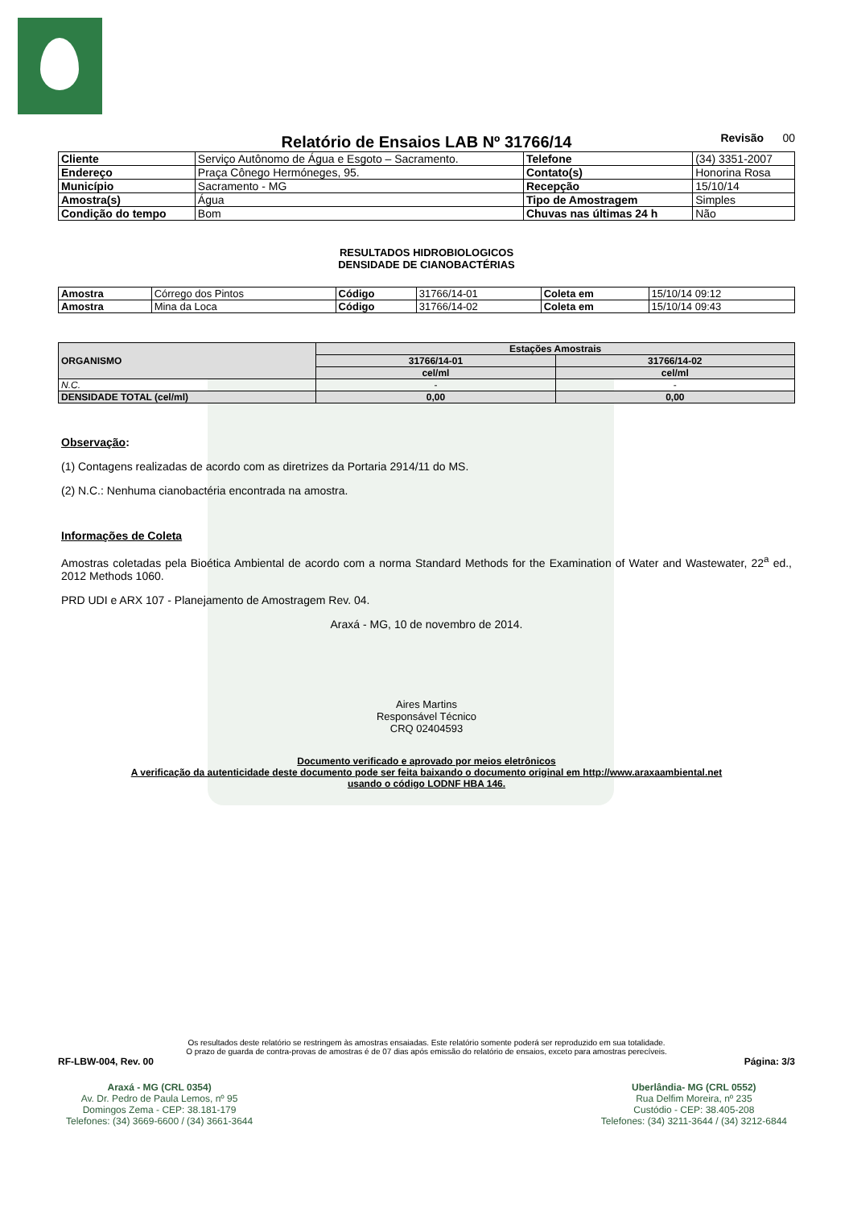Relatório de Ensaios LAB Nº 31766/14
Revisão 00
| Cliente | Serviço Autônomo de Água e Esgoto – Sacramento. | Telefone | (34) 3351-2007 |
| Endereço | Praça Cônego Hermóneges, 95. | Contato(s) | Honorina Rosa |
| Município | Sacramento - MG | Recepção | 15/10/14 |
| Amostra(s) | Água | Tipo de Amostragem | Simples |
| Condição do tempo | Bom | Chuvas nas últimas 24 h | Não |
RESULTADOS HIDROBIOLOGICOS
DENSIDADE DE CIANOBACTÉRIAS
| Amostra | Córrego dos Pintos | Código | 31766/14-01 | Coleta em | 15/10/14 09:12 |
| Amostra | Mina da Loca | Código | 31766/14-02 | Coleta em | 15/10/14 09:43 |
| ORGANISMO | Estações Amostrais | |
| --- | --- | --- |
| | 31766/14-01 | 31766/14-02 |
| | cel/ml | cel/ml |
| N.C. | - | - |
| DENSIDADE TOTAL (cel/ml) | 0,00 | 0,00 |
Observação:
(1) Contagens realizadas de acordo com as diretrizes da Portaria 2914/11 do MS.
(2) N.C.: Nenhuma cianobactéria encontrada na amostra.
Informações de Coleta
Amostras coletadas pela Bioética Ambiental de acordo com a norma Standard Methods for the Examination of Water and Wastewater, 22<sup>a</sup> ed., 2012 Methods 1060.
PRD UDI e ARX 107 - Planejamento de Amostragem Rev. 04.
Araxá - MG, 10 de novembro de 2014.
Aires Martins
Responsável Técnico
CRQ 02404593
Documento verificado e aprovado por meios eletrônicos
A verificação da autenticidade deste documento pode ser feita baixando o documento original em http://www.araxaambiental.net
usando o código LODNF HBA 146.
Os resultados deste relatório se restringem às amostras ensaiadas. Este relatório somente poderá ser reproduzido em sua totalidade.
O prazo de guarda de contra-provas de amostras é de 07 dias após emissão do relatório de ensaios, exceto para amostras perecíveis.
RF-LBW-004, Rev. 00 Página: 3/3
Araxá - MG (CRL 0354)
Av. Dr. Pedro de Paula Lemos, nº 95
Domingos Zema - CEP: 38.181-179
Telefones: (34) 3669-6600 / (34) 3661-3644
Uberlândia- MG (CRL 0552)
Rua Delfim Moreira, nº 235
Custódio - CEP: 38.405-208
Telefones: (34) 3211-3644 / (34) 3212-6844